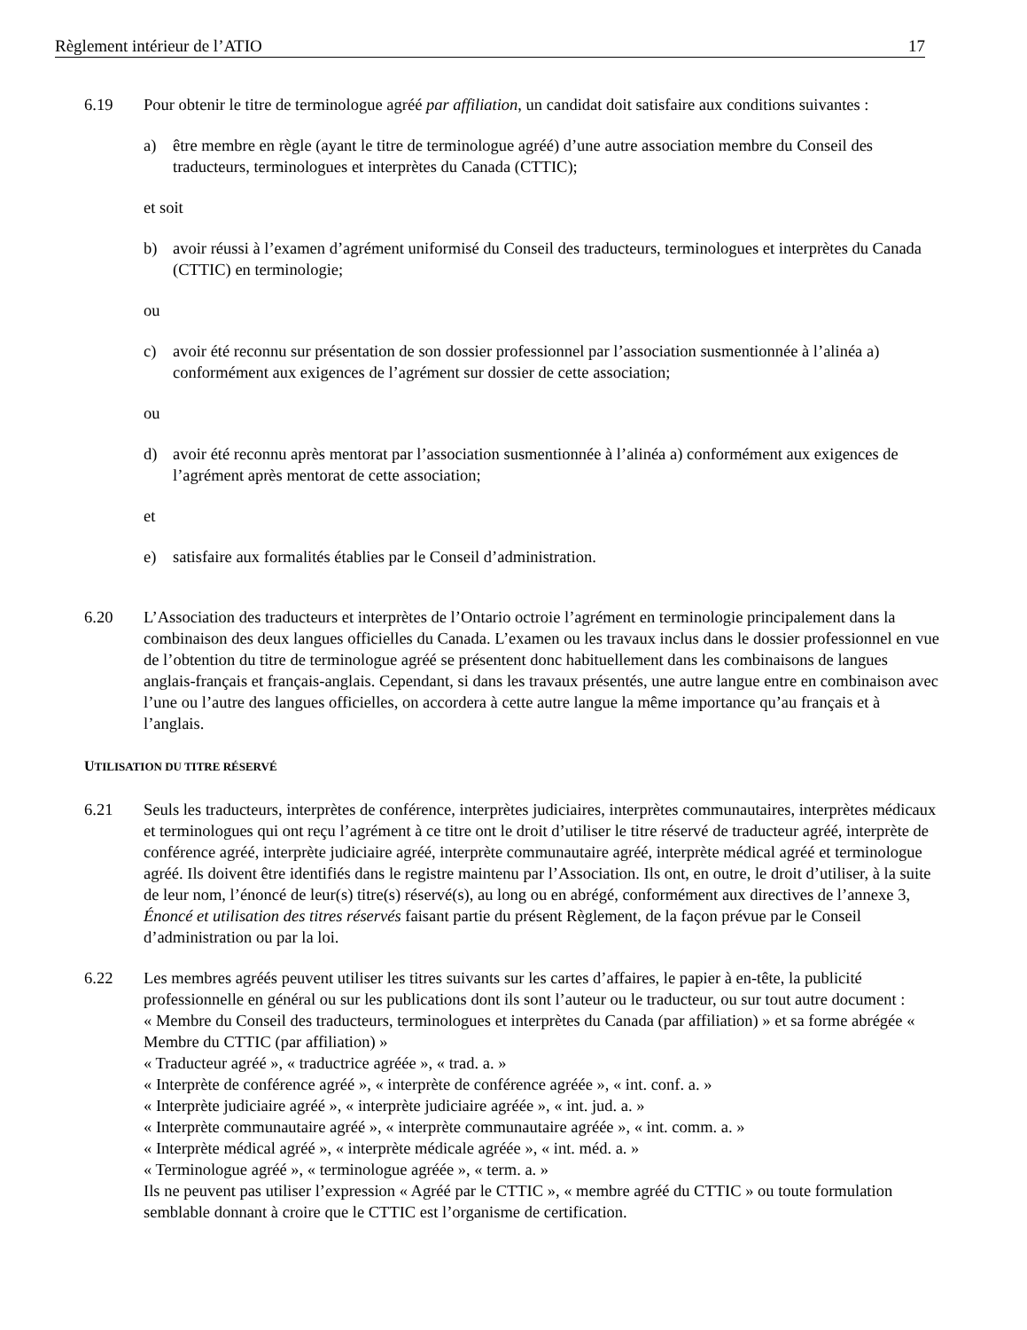Règlement intérieur de l’ATIO 17
6.19 Pour obtenir le titre de terminologue agréé par affiliation, un candidat doit satisfaire aux conditions suivantes :
a) être membre en règle (ayant le titre de terminologue agréé) d’une autre association membre du Conseil des traducteurs, terminologues et interprètes du Canada (CTTIC);
et soit
b) avoir réussi à l’examen d’agrément uniformisé du Conseil des traducteurs, terminologues et interprètes du Canada (CTTIC) en terminologie;
ou
c) avoir été reconnu sur présentation de son dossier professionnel par l’association susmentionnée à l’alinéa a) conformément aux exigences de l’agrément sur dossier de cette association;
ou
d) avoir été reconnu après mentorat par l’association susmentionnée à l’alinéa a) conformément aux exigences de l’agrément après mentorat de cette association;
et
e) satisfaire aux formalités établies par le Conseil d’administration.
6.20 L’Association des traducteurs et interprètes de l’Ontario octroie l’agrément en terminologie principalement dans la combinaison des deux langues officielles du Canada. L’examen ou les travaux inclus dans le dossier professionnel en vue de l’obtention du titre de terminologue agréé se présentent donc habituellement dans les combinaisons de langues anglais-français et français-anglais. Cependant, si dans les travaux présentés, une autre langue entre en combinaison avec l’une ou l’autre des langues officielles, on accordera à cette autre langue la même importance qu’au français et à l’anglais.
UTILISATION DU TITRE RÉSERVÉ
6.21 Seuls les traducteurs, interprètes de conférence, interprètes judiciaires, interprètes communautaires, interprètes médicaux et terminologues qui ont reçu l’agrément à ce titre ont le droit d’utiliser le titre réservé de traducteur agréé, interprète de conférence agréé, interprète judiciaire agréé, interprète communautaire agréé, interprète médical agréé et terminologue agréé. Ils doivent être identifiés dans le registre maintenu par l’Association. Ils ont, en outre, le droit d’utiliser, à la suite de leur nom, l’énoncé de leur(s) titre(s) réservé(s), au long ou en abrégé, conformément aux directives de l’annexe 3, Énoncé et utilisation des titres réservés faisant partie du présent Règlement, de la façon prévue par le Conseil d’administration ou par la loi.
6.22 Les membres agréés peuvent utiliser les titres suivants sur les cartes d’affaires, le papier à en-tête, la publicité professionnelle en général ou sur les publications dont ils sont l’auteur ou le traducteur, ou sur tout autre document :
« Membre du Conseil des traducteurs, terminologues et interprètes du Canada (par affiliation) » et sa forme abrégée « Membre du CTTIC (par affiliation) »
« Traducteur agréé », « traductrice agréée », « trad. a. »
« Interprète de conférence agréé », « interprète de conférence agréée », « int. conf. a. »
« Interprète judiciaire agréé », « interprète judiciaire agréée », « int. jud. a. »
« Interprète communautaire agréé », « interprète communautaire agréée », « int. comm. a. »
« Interprète médical agréé », « interprète médicale agréée », « int. méd. a. »
« Terminologue agréé », « terminologue agréée », « term. a. »
Ils ne peuvent pas utiliser l’expression « Agréé par le CTTIC », « membre agréé du CTTIC » ou toute formulation semblable donnant à croire que le CTTIC est l’organisme de certification.